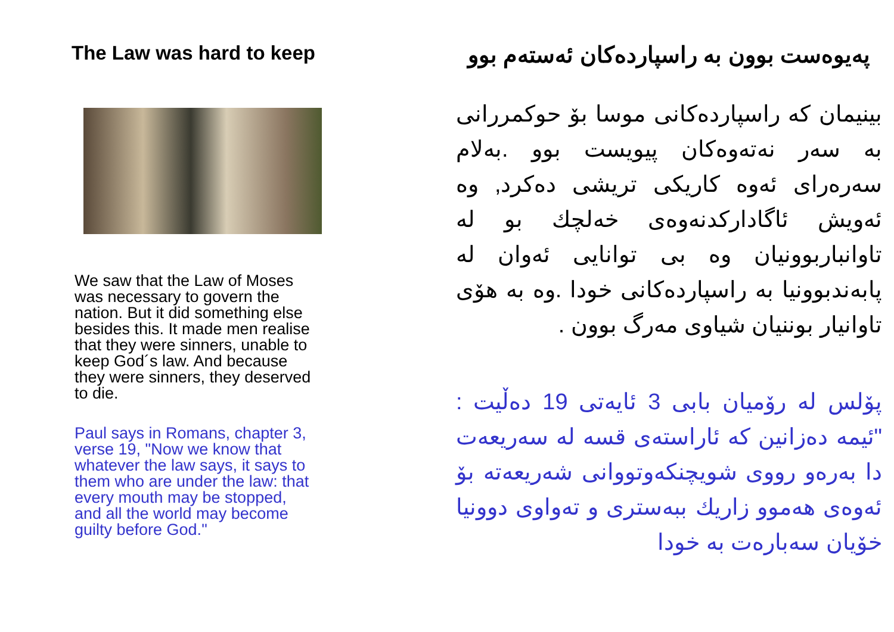The Law was hard to keep
We saw that the Law of Moses was necessary to govern the nation. But it did something else besides this. It made men realise that they were sinners, unable to keep God´s law. And because they were sinners, they deserved to die.
Paul says in Romans, chapter 3, verse 19, "Now we know that whatever the law says, it says to them who are under the law: that every mouth may be stopped, and all the world may become guilty before God."
پەیوەست بوون بە راسپاردەکان ئەستەم بوو
بینیمان کە راسپاردەکانی موسا بۆ حوکمررانی بە سەر نەتەوەکان پیویست بوو .بەلام سەرەرای ئەوە کاریکی تریشی دەکرد, وە ئەویش ئاگادارکدنەوەی خەلچك بو لە تاوانباربوونیان وە بی توانایی ئەوان لە پابەندبوونیا بە راسپاردەکانی خودا .وە بە هۆی تاوانیار بوننیان شیاوی مەرگ بوون .
پۆلس لە رۆمیان بابی 3 ئایەتی 19 دەڵیت : "ئیمە دەزانین کە ئاراستەی قسە لە سەریعەت دا بەرەو رووی شویچنکەوتووانی شەریعەتە بۆ ئەوەی هەموو زاریك ببەستری و تەواوی دوونیا خۆیان سەبارەت بە خودا